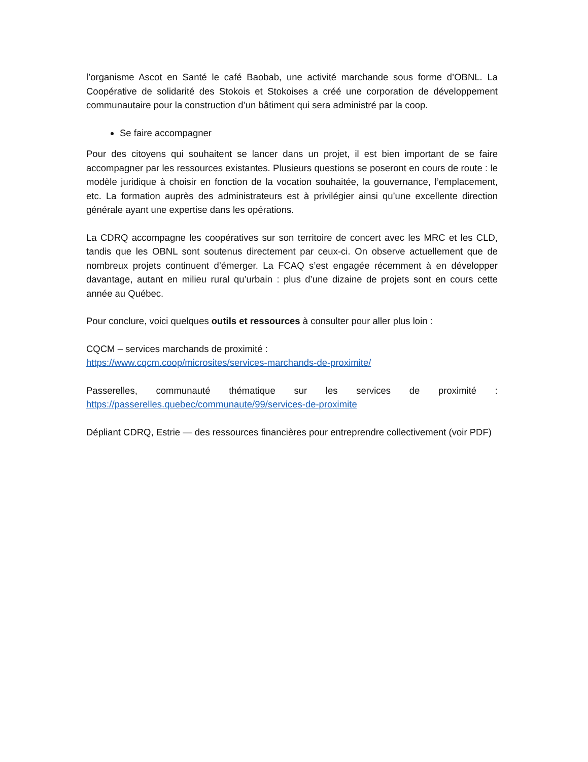l’organisme Ascot en Santé le café Baobab, une activité marchande sous forme d’OBNL. La Coopérative de solidarité des Stokois et Stokoises a créé une corporation de développement communautaire pour la construction d’un bâtiment qui sera administré par la coop.
Se faire accompagner
Pour des citoyens qui souhaitent se lancer dans un projet, il est bien important de se faire accompagner par les ressources existantes. Plusieurs questions se poseront en cours de route : le modèle juridique à choisir en fonction de la vocation souhaitée, la gouvernance, l’emplacement, etc. La formation auprès des administrateurs est à privilégier ainsi qu’une excellente direction générale ayant une expertise dans les opérations.
La CDRQ accompagne les coopératives sur son territoire de concert avec les MRC et les CLD, tandis que les OBNL sont soutenus directement par ceux-ci. On observe actuellement que de nombreux projets continuent d’émerger. La FCAQ s’est engagée récemment à en développer davantage, autant en milieu rural qu’urbain : plus d’une dizaine de projets sont en cours cette année au Québec.
Pour conclure, voici quelques outils et ressources à consulter pour aller plus loin :
CQCM – services marchands de proximité :
https://www.cqcm.coop/microsites/services-marchands-de-proximite/
Passerelles, communauté thématique sur les services de proximité : https://passerelles.quebec/communaute/99/services-de-proximite
Dépliant CDRQ, Estrie — des ressources financières pour entreprendre collectivement (voir PDF)